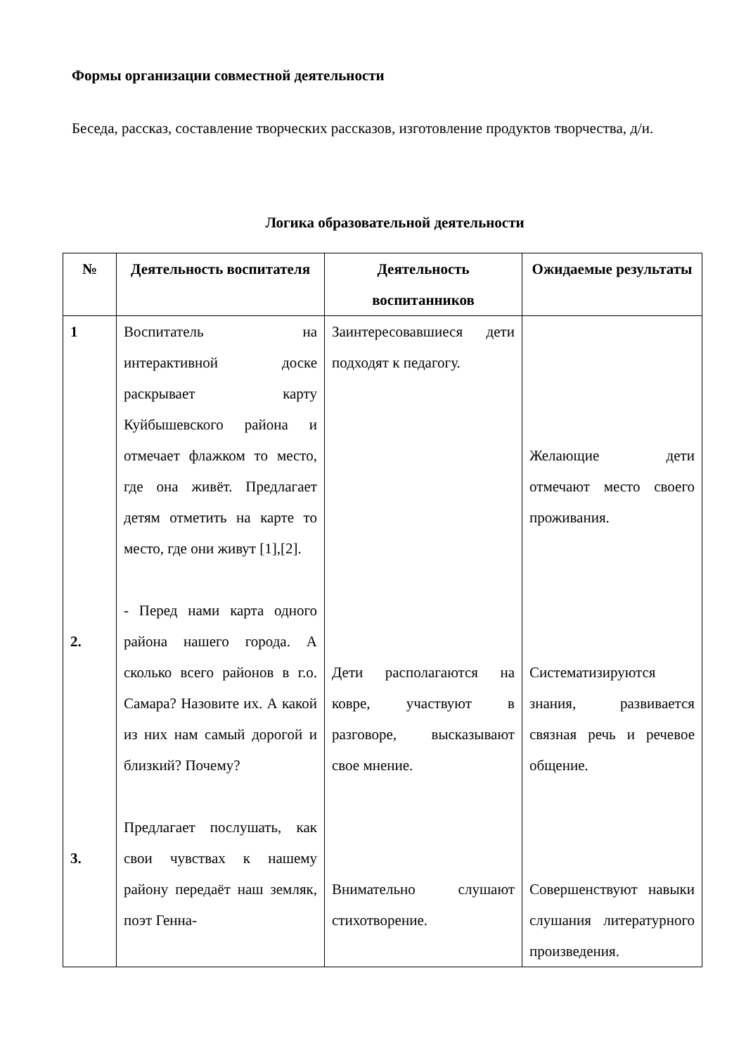Формы организации совместной деятельности
Беседа, рассказ, составление творческих рассказов, изготовление продуктов творчества, д/и.
Логика образовательной деятельности
| № | Деятельность воспитателя | Деятельность воспитанников | Ожидаемые результаты |
| --- | --- | --- | --- |
| 1 2. 3. | Воспитатель на интерактивной доске раскрывает карту Куйбышевского района и отмечает флажком то место, где она живёт. Предлагает детям отметить на карте то место, где они живут [1],[2]. - Перед нами карта одного района нашего города. А сколько всего районов в г.о. Самара? Назовите их. А какой из них нам самый дорогой и близкий? Почему? Предлагает послушать, как свои чувствах к нашему району передаёт наш земляк, поэт Генна- | Заинтересовавшиеся дети подходят к педагогу. Дети располагаются на ковре, участвуют в разговоре, высказывают свое мнение. Внимательно слушают стихотворение. | Желающие дети отмечают место своего проживания. Систематизируются знания, развивается связная речь и речевое общение. Совершенствуют навыки слушания литературного произведения. |